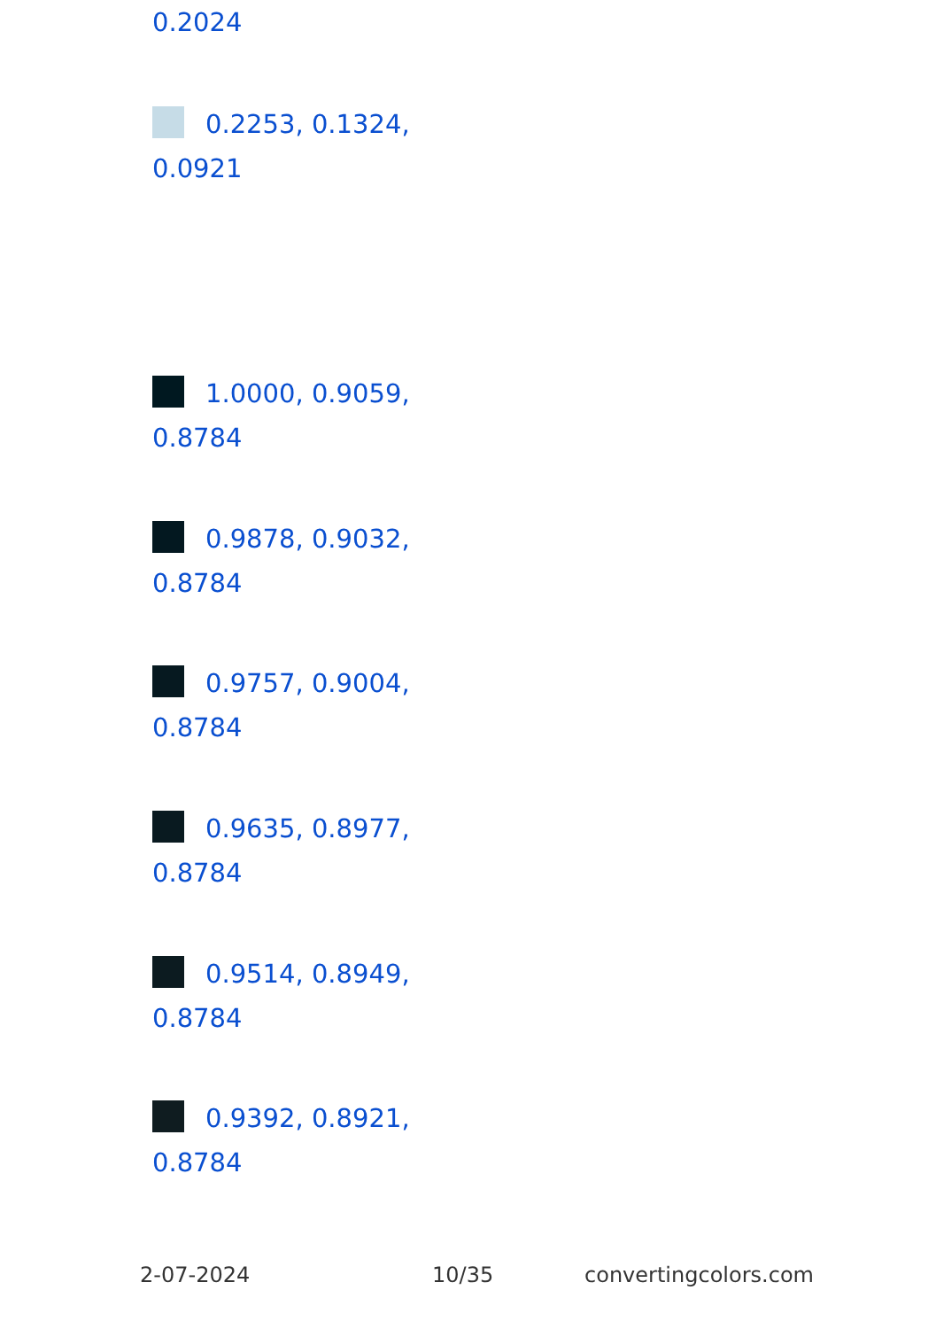0.2024
0.2253, 0.1324, 0.0921
1.0000, 0.9059, 0.8784
0.9878, 0.9032, 0.8784
0.9757, 0.9004, 0.8784
0.9635, 0.8977, 0.8784
0.9514, 0.8949, 0.8784
0.9392, 0.8921, 0.8784
2-07-2024 10/35 convertingcolors.com